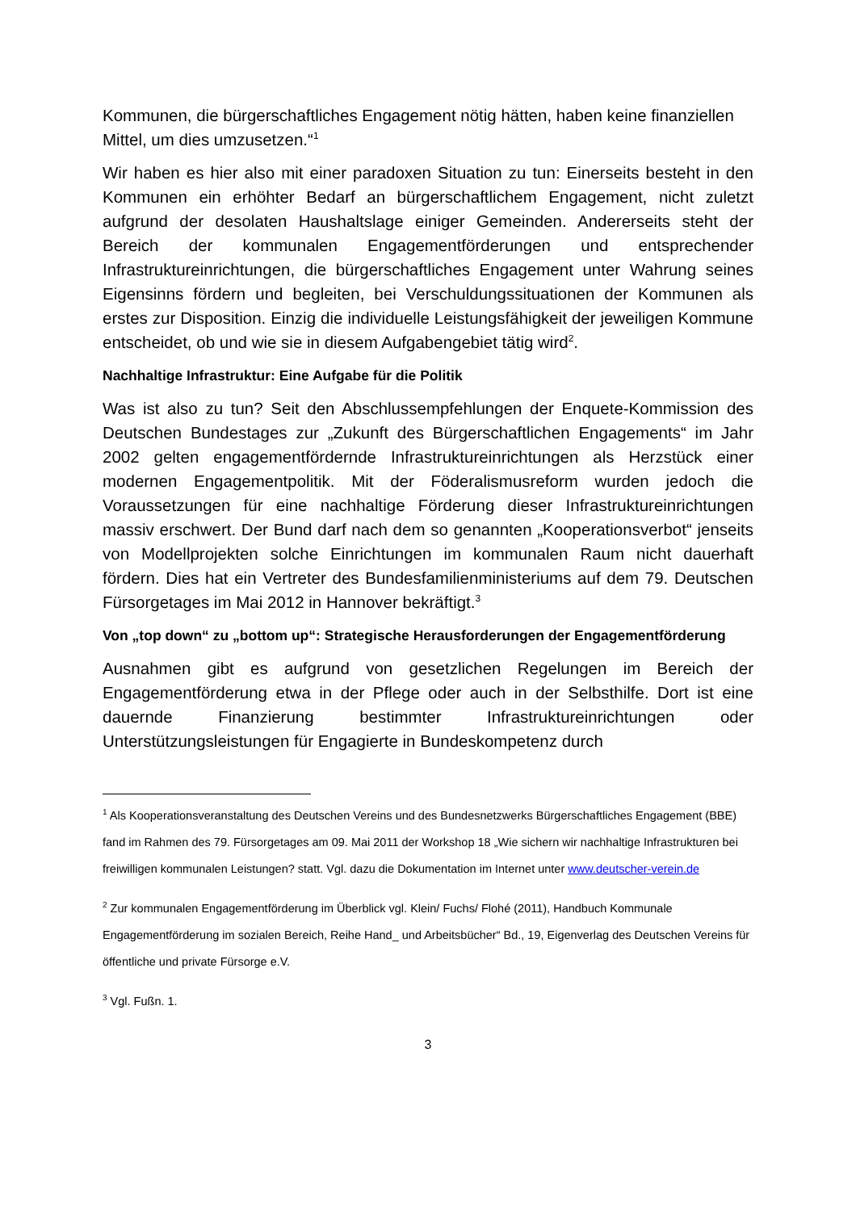Kommunen, die bürgerschaftliches Engagement nötig hätten, haben keine finanziellen Mittel, um dies umzusetzen.“<sup>1</sup>
Wir haben es hier also mit einer paradoxen Situation zu tun: Einerseits besteht in den Kommunen ein erhöhter Bedarf an bürgerschaftlichem Engagement, nicht zuletzt aufgrund der desolaten Haushaltslage einiger Gemeinden. Andererseits steht der Bereich der kommunalen Engagementförderungen und entsprechender Infrastruktureinrichtungen, die bürgerschaftliches Engagement unter Wahrung seines Eigensinns fördern und begleiten, bei Verschuldungssituationen der Kommunen als erstes zur Disposition. Einzig die individuelle Leistungsfähigkeit der jeweiligen Kommune entscheidet, ob und wie sie in diesem Aufgabengebiet tätig wird<sup>2</sup>.
Nachhaltige Infrastruktur: Eine Aufgabe für die Politik
Was ist also zu tun? Seit den Abschlussempfehlungen der Enquete-Kommission des Deutschen Bundestages zur „Zukunft des Bürgerschaftlichen Engagements“ im Jahr 2002 gelten engagementfördernde Infrastruktureinrichtungen als Herzstück einer modernen Engagementpolitik. Mit der Föderalismusreform wurden jedoch die Voraussetzungen für eine nachhaltige Förderung dieser Infrastruktureinrichtungen massiv erschwert. Der Bund darf nach dem so genannten „Kooperationsverbot“ jenseits von Modellprojekten solche Einrichtungen im kommunalen Raum nicht dauerhaft fördern. Dies hat ein Vertreter des Bundesfamilienministeriums auf dem 79. Deutschen Fürsorgetages im Mai 2012 in Hannover bekräftigt.<sup>3</sup>
Von „top down“ zu „bottom up“: Strategische Herausforderungen der Engagementförderung
Ausnahmen gibt es aufgrund von gesetzlichen Regelungen im Bereich der Engagementförderung etwa in der Pflege oder auch in der Selbsthilfe. Dort ist eine dauernde Finanzierung bestimmter Infrastruktureinrichtungen oder Unterstützungsleistungen für Engagierte in Bundeskompetenz durch
<sup>1</sup> Als Kooperationsveranstaltung des Deutschen Vereins und des Bundesnetzwerks Bürgerschaftliches Engagement (BBE) fand im Rahmen des 79. Fürsorgetages am 09. Mai 2011 der Workshop 18 „Wie sichern wir nachhaltige Infrastrukturen bei freiwilligen kommunalen Leistungen? statt. Vgl. dazu die Dokumentation im Internet unter www.deutscher-verein.de
<sup>2</sup> Zur kommunalen Engagementförderung im Überblick vgl. Klein/ Fuchs/ Flohé (2011), Handbuch Kommunale Engagementförderung im sozialen Bereich, Reihe Hand_ und Arbeitsbücher“ Bd., 19, Eigenverlag des Deutschen Vereins für öffentliche und private Fürsorge e.V.
<sup>3</sup> Vgl. Fußn. 1.
3